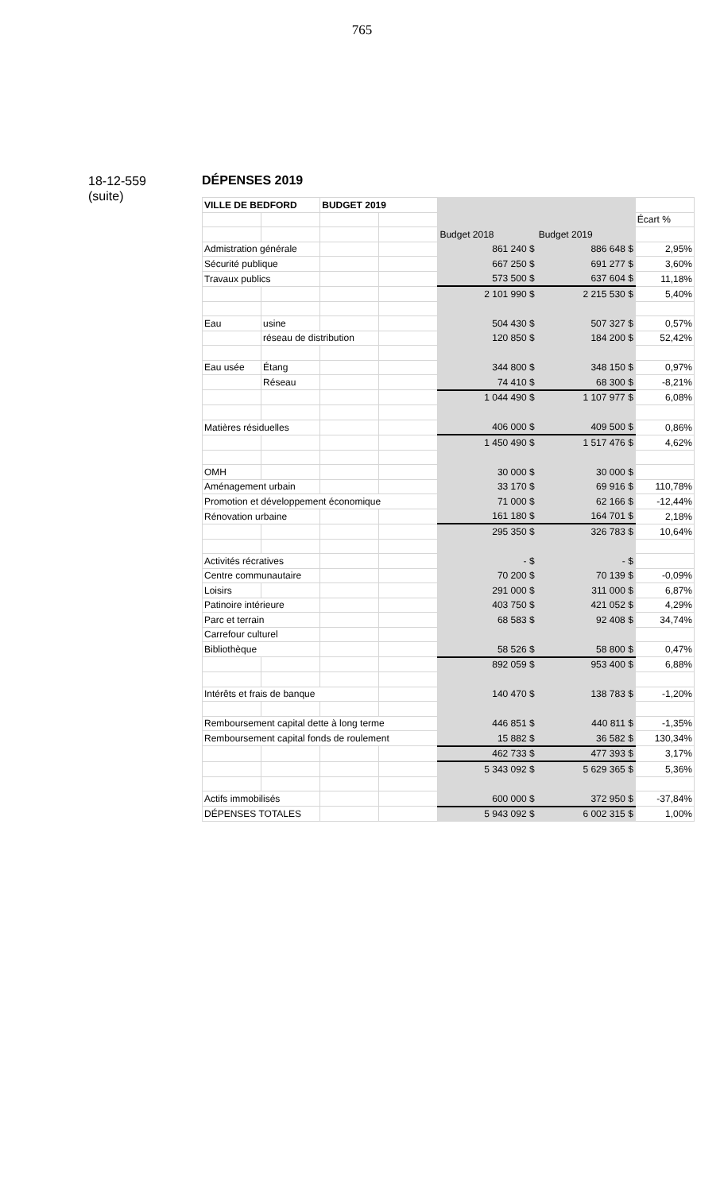765
18-12-559
(suite)
DÉPENSES 2019
| VILLE DE BEDFORD | | BUDGET 2019 | | | | |
| | | | | | | Écart % |
| | | | | Budget 2018 | Budget 2019 | |
| Admistration générale | | | | 861 240 $ | 886 648 $ | 2,95% |
| Sécurité publique | | | | 667 250 $ | 691 277 $ | 3,60% |
| Travaux publics | | | | 573 500 $ | 637 604 $ | 11,18% |
| | | | | 2 101 990 $ | 2 215 530 $ | 5,40% |
| Eau | usine | | | 504 430 $ | 507 327 $ | 0,57% |
| | réseau de distribution | | | 120 850 $ | 184 200 $ | 52,42% |
| Eau usée | Étang | | | 344 800 $ | 348 150 $ | 0,97% |
| | Réseau | | | 74 410 $ | 68 300 $ | -8,21% |
| | | | | 1 044 490 $ | 1 107 977 $ | 6,08% |
| Matières résiduelles | | | | 406 000 $ | 409 500 $ | 0,86% |
| | | | | 1 450 490 $ | 1 517 476 $ | 4,62% |
| OMH | | | | 30 000 $ | 30 000 $ | |
| Aménagement urbain | | | | 33 170 $ | 69 916 $ | 110,78% |
| Promotion et développement économique | | | | 71 000 $ | 62 166 $ | -12,44% |
| Rénovation urbaine | | | | 161 180 $ | 164 701 $ | 2,18% |
| | | | | 295 350 $ | 326 783 $ | 10,64% |
| Activités récratives | | | | - $ | - $ | |
| Centre communautaire | | | | 70 200 $ | 70 139 $ | -0,09% |
| Loisirs | | | | 291 000 $ | 311 000 $ | 6,87% |
| Patinoire intérieure | | | | 403 750 $ | 421 052 $ | 4,29% |
| Parc et terrain | | | | 68 583 $ | 92 408 $ | 34,74% |
| Carrefour culturel | | | | | | |
| Bibliothèque | | | | 58 526 $ | 58 800 $ | 0,47% |
| | | | | 892 059 $ | 953 400 $ | 6,88% |
| Intérêts et frais de banque | | | | 140 470 $ | 138 783 $ | -1,20% |
| Remboursement capital dette à long terme | | | | 446 851 $ | 440 811 $ | -1,35% |
| Remboursement capital fonds de roulement | | | | 15 882 $ | 36 582 $ | 130,34% |
| | | | | 462 733 $ | 477 393 $ | 3,17% |
| | | | | 5 343 092 $ | 5 629 365 $ | 5,36% |
| Actifs immobilisés | | | | 600 000 $ | 372 950 $ | -37,84% |
| DÉPENSES TOTALES | | | | 5 943 092 $ | 6 002 315 $ | 1,00% |